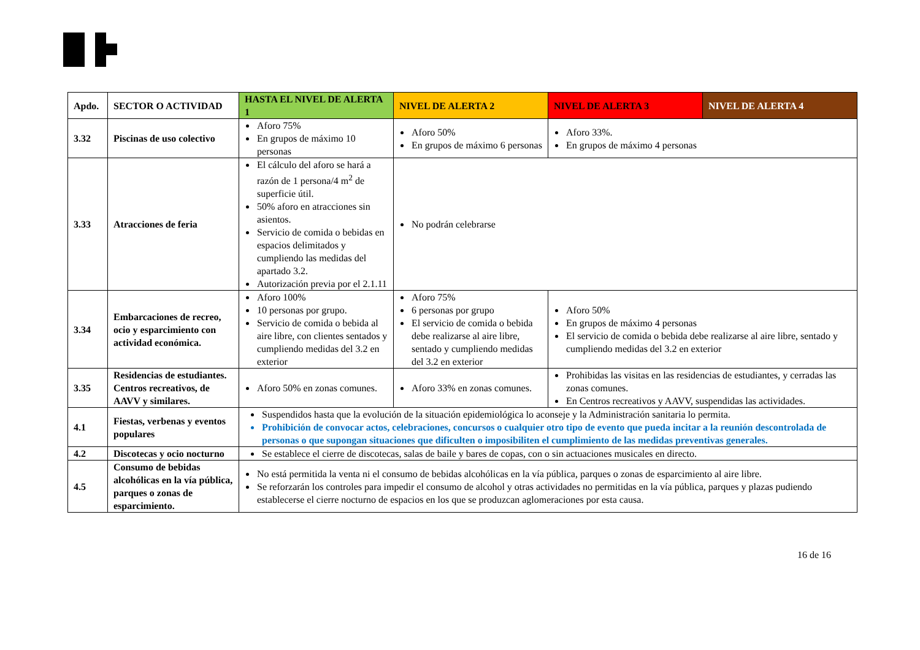| Apdo. | SECTOR O ACTIVIDAD | HASTA EL NIVEL DE ALERTA 1 | NIVEL DE ALERTA 2 | NIVEL DE ALERTA 3 | NIVEL DE ALERTA 4 |
| --- | --- | --- | --- | --- | --- |
| 3.32 | Piscinas de uso colectivo | Aforo 75% En grupos de máximo 10 personas | Aforo 50% En grupos de máximo 6 personas | Aforo 33%. En grupos de máximo 4 personas | |
| 3.33 | Atracciones de feria | El cálculo del aforo se hará a razón de 1 persona/4 m<sup>2</sup> de superficie útil. 50% aforo en atracciones sin asientos. Servicio de comida o bebidas en espacios delimitados y cumpliendo las medidas del apartado 3.2. Autorización previa por el 2.1.11 | No podrán celebrarse | | |
| 3.34 | Embarcaciones de recreo, ocio y esparcimiento con actividad económica. | Aforo 100% 10 personas por grupo. Servicio de comida o bebida al aire libre, con clientes sentados y cumpliendo medidas del 3.2 en exterior | Aforo 75% 6 personas por grupo El servicio de comida o bebida debe realizarse al aire libre, sentado y cumpliendo medidas del 3.2 en exterior | Aforo 50% En grupos de máximo 4 personas El servicio de comida o bebida debe realizarse al aire libre, sentado y cumpliendo medidas del 3.2 en exterior | |
| 3.35 | Residencias de estudiantes. Centros recreativos, de AAVV y similares. | Aforo 50% en zonas comunes. | Aforo 33% en zonas comunes. | Prohibidas las visitas en las residencias de estudiantes, y cerradas las zonas comunes. En Centros recreativos y AAVV, suspendidas las actividades. | |
| 4.1 | Fiestas, verbenas y eventos populares | Suspendidos hasta que la evolución de la situación epidemiológica lo aconseje y la Administración sanitaria lo permita. Prohibición de convocar actos, celebraciones, concursos o cualquier otro tipo de evento que pueda incitar a la reunión descontrolada de personas o que supongan situaciones que dificulten o imposibiliten el cumplimiento de las medidas preventivas generales. | | | |
| 4.2 | Discotecas y ocio nocturno | Se establece el cierre de discotecas, salas de baile y bares de copas, con o sin actuaciones musicales en directo. | | | |
| 4.5 | Consumo de bebidas alcohólicas en la vía pública, parques o zonas de esparcimiento. | No está permitida la venta ni el consumo de bebidas alcohólicas en la vía pública, parques o zonas de esparcimiento al aire libre. Se reforzarán los controles para impedir el consumo de alcohol y otras actividades no permitidas en la vía pública, parques y plazas pudiendo establecerse el cierre nocturno de espacios en los que se produzcan aglomeraciones por esta causa. | | | |
16 de 16